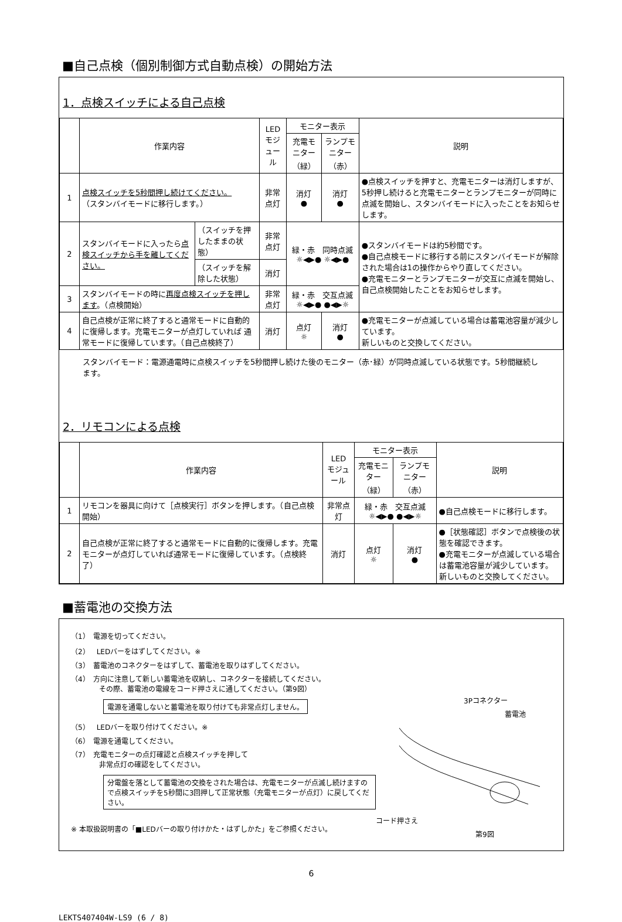■自己点検（個別制御方式自動点検）の開始方法
1．点検スイッチによる自己点検
| | 作業内容 | | LED モジュール | モニター表示 | | 説明 |
| --- | --- | --- | --- | --- | --- | --- |
| | | | | 充電モニター （緑） | ランプモニター （赤） | |
| 1 | 点検スイッチを5秒間押し続けてください。 （スタンバイモードに移行します。） | | 非常点灯 | 消灯 ● | 消灯 ● | ●点検スイッチを押すと、充電モニターは消灯しますが、5秒押し続けると充電モニターとランプモニターが同時に点滅を開始し、スタンバイモードに入ったことをお知らせします。 |
| 2 | スタンバイモードに入ったら 点検スイッチから手を離してください。 | （スイッチを押したままの状態） | 非常点灯 | 緑・赤 同時点滅 ☼◀▶● ☼◀▶● | | ●スタンバイモードは約5秒間です。 ●自己点検モードに移行する前にスタンバイモードが解除された場合は1の操作からやり直してください。 ●充電モニターとランプモニターが交互に点滅を開始し、自己点検開始したことをお知らせします。 |
| | | （スイッチを解除した状態） | 消灯 | | | |
| 3 | スタンバイモードの時に 再度点検スイッチを押します 。（点検開始） | | 非常点灯 | 緑・赤 交互点滅 ☼◀▶● ●◀▶☼ | | |
| 4 | 自己点検が正常に終了すると通常モードに自動的に復帰します。充電モニターが点灯していれば 通常モードに復帰しています。（自己点検終了） | | 消灯 | 点灯 ☼ | 消灯 ● | ●充電モニターが点滅している場合は蓄電池容量が減少しています。 新しいものと交換してください。 |
スタンバイモード：電源通電時に点検スイッチを5秒間押し続けた後のモニター（赤･緑）が同時点滅している状態です。5秒間継続します。
2．リモコンによる点検
| | 作業内容 | LED モジュール | モニター表示 | | 説明 |
| --- | --- | --- | --- | --- | --- |
| | | | 充電モニター （緑） | ランプモニター （赤） | |
| 1 | リモコンを器具に向けて［点検実行］ボタンを押します。（自己点検開始） | 非常点灯 | 緑・赤 交互点滅 ☼◀▶● ●◀▶☼ | | ●自己点検モードに移行します。 |
| 2 | 自己点検が正常に終了すると通常モードに自動的に復帰します。充電モニターが点灯していれば通常モードに復帰しています。（点検終了） | 消灯 | 点灯 ☼ | 消灯 ● | ●［状態確認］ボタンで点検後の状態を確認できます。 ●充電モニターが点滅している場合は蓄電池容量が減少しています。 新しいものと交換してください。 |
■蓄電池の交換方法
（1）　電源を切ってください。
（2）　LEDバーをはずしてください。※
（3）　蓄電池のコネクターをはずして、蓄電池を取りはずしてください。
（4）　方向に注意して新しい蓄電池を収納し、コネクターを接続してください。
　　　　その際、蓄電池の電線をコード押さえに通してください。（第9図）
電源を通電しないと蓄電池を取り付けても非常点灯しません。
（5）　LEDバーを取り付けてください。※
（6）　電源を通電してください。
（7）　充電モニターの点灯確認と点検スイッチを押して
　　　　非常点灯の確認をしてください。
分電盤を落として蓄電池の交換をされた場合は、充電モニターが点滅し続けますので点検スイッチを5秒間に3回押して正常状態（充電モニターが点灯）に戻してください。
※ 本取扱説明書の「■LEDバーの取り付けかた・はずしかた」をご参照ください。
3Pコネクター
蓄電池
コード押さえ
第9図
6
LEKTS407404W-LS9 (6 / 8)